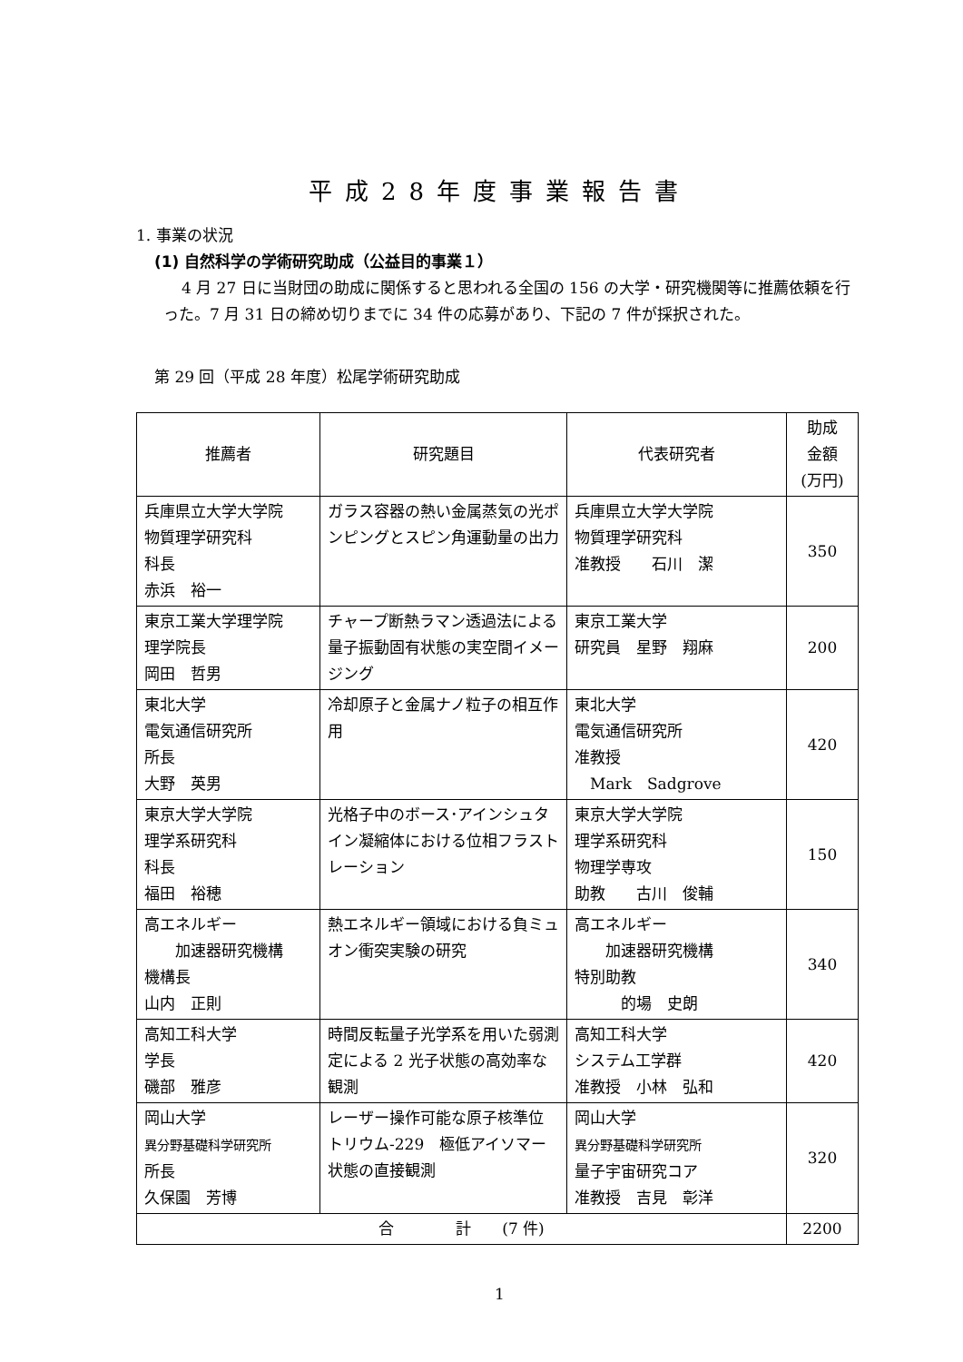平成28年度事業報告書
1. 事業の状況
(1) 自然科学の学術研究助成（公益目的事業１）
4 月 27 日に当財団の助成に関係すると思われる全国の 156 の大学・研究機関等に推薦依頼を行った。7 月 31 日の締め切りまでに 34 件の応募があり、下記の 7 件が採択された。
第 29 回（平成 28 年度）松尾学術研究助成
| 推薦者 | 研究題目 | 代表研究者 | 助成 金額 (万円) |
| --- | --- | --- | --- |
| 兵庫県立大学大学院 物質理学研究科 科長 赤浜 裕一 | ガラス容器の熱い金属蒸気の光ポンピングとスピン角運動量の出力 | 兵庫県立大学大学院 物質理学研究科 准教授 石川 潔 | 350 |
| 東京工業大学理学院 理学院長 岡田 哲男 | チャープ断熱ラマン透過法による量子振動固有状態の実空間イメージング | 東京工業大学 研究員 星野 翔麻 | 200 |
| 東北大学 電気通信研究所 所長 大野 英男 | 冷却原子と金属ナノ粒子の相互作用 | 東北大学 電気通信研究所 准教授 Mark Sadgrove | 420 |
| 東京大学大学院 理学系研究科 科長 福田 裕穂 | 光格子中のボース･アインシュタイン凝縮体における位相フラストレーション | 東京大学大学院 理学系研究科 物理学専攻 助教 古川 俊輔 | 150 |
| 高エネルギー 加速器研究機構 機構長 山内 正則 | 熱エネルギー領域における負ミュオン衝突実験の研究 | 高エネルギー 加速器研究機構 特別助教 的場 史朗 | 340 |
| 高知工科大学 学長 磯部 雅彦 | 時間反転量子光学系を用いた弱測定による 2 光子状態の高効率な観測 | 高知工科大学 システム工学群 准教授 小林 弘和 | 420 |
| 岡山大学 異分野基礎科学研究所 所長 久保園 芳博 | レーザー操作可能な原子核準位 トリウム-229 極低アイソマー状態の直接観測 | 岡山大学 異分野基礎科学研究所 量子宇宙研究コア 准教授 吉見 彰洋 | 320 |
| 合 計 (7 件) | | | 2200 |
1